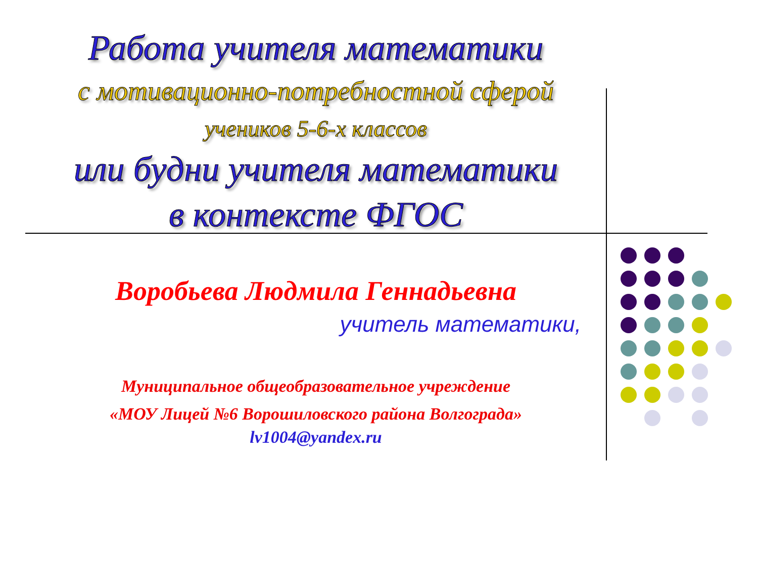Работа учителя математики
с мотивационно-потребностной сферой
учеников 5-6-х классов
или будни учителя математики
в контексте ФГОС
Воробьева Людмила Геннадьевна
учитель математики,
Муниципальное общеобразовательное учреждение
«МОУ Лицей №6 Ворошиловского района Волгограда»
lv1004@yandex.ru